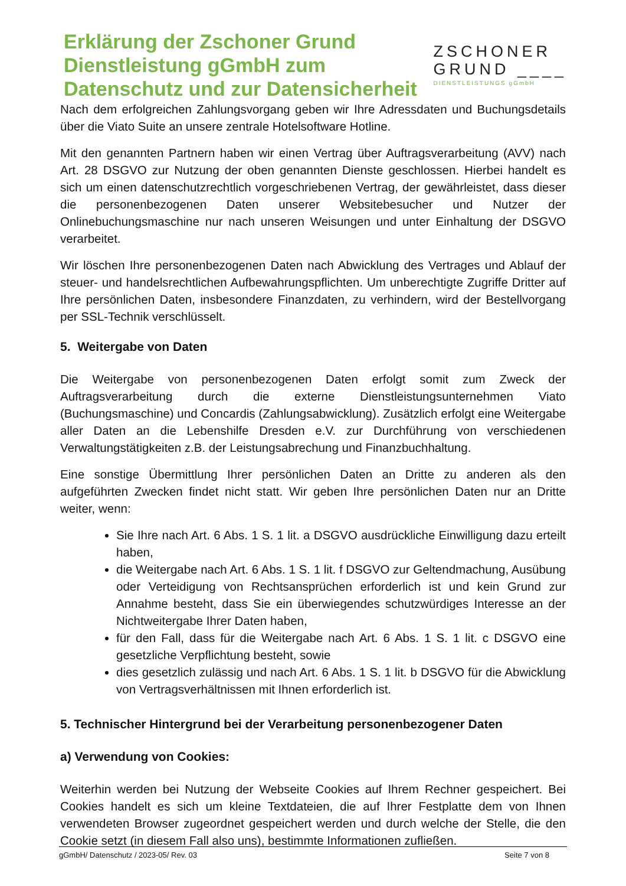Erklärung der Zschoner Grund
Dienstleistung gGmbH zum
Datenschutz und zur Datensicherheit
ZSCHONER
GRUND ____
DIENSTLEISTUNGS gGmbH
Nach dem erfolgreichen Zahlungsvorgang geben wir Ihre Adressdaten und Buchungsdetails über die Viato Suite an unsere zentrale Hotelsoftware Hotline.
Mit den genannten Partnern haben wir einen Vertrag über Auftragsverarbeitung (AVV) nach Art. 28 DSGVO zur Nutzung der oben genannten Dienste geschlossen. Hierbei handelt es sich um einen datenschutzrechtlich vorgeschriebenen Vertrag, der gewährleistet, dass dieser die personenbezogenen Daten unserer Websitebesucher und Nutzer der Onlinebuchungsmaschine nur nach unseren Weisungen und unter Einhaltung der DSGVO verarbeitet.
Wir löschen Ihre personenbezogenen Daten nach Abwicklung des Vertrages und Ablauf der steuer- und handelsrechtlichen Aufbewahrungspflichten. Um unberechtigte Zugriffe Dritter auf Ihre persönlichen Daten, insbesondere Finanzdaten, zu verhindern, wird der Bestellvorgang per SSL-Technik verschlüsselt.
5. Weitergabe von Daten
Die Weitergabe von personenbezogenen Daten erfolgt somit zum Zweck der Auftragsverarbeitung durch die externe Dienstleistungsunternehmen Viato (Buchungsmaschine) und Concardis (Zahlungsabwicklung). Zusätzlich erfolgt eine Weitergabe aller Daten an die Lebenshilfe Dresden e.V. zur Durchführung von verschiedenen Verwaltungstätigkeiten z.B. der Leistungsabrechung und Finanzbuchhaltung.
Eine sonstige Übermittlung Ihrer persönlichen Daten an Dritte zu anderen als den aufgeführten Zwecken findet nicht statt. Wir geben Ihre persönlichen Daten nur an Dritte weiter, wenn:
Sie Ihre nach Art. 6 Abs. 1 S. 1 lit. a DSGVO ausdrückliche Einwilligung dazu erteilt haben,
die Weitergabe nach Art. 6 Abs. 1 S. 1 lit. f DSGVO zur Geltendmachung, Ausübung oder Verteidigung von Rechtsansprüchen erforderlich ist und kein Grund zur Annahme besteht, dass Sie ein überwiegendes schutzwürdiges Interesse an der Nichtweitergabe Ihrer Daten haben,
für den Fall, dass für die Weitergabe nach Art. 6 Abs. 1 S. 1 lit. c DSGVO eine gesetzliche Verpflichtung besteht, sowie
dies gesetzlich zulässig und nach Art. 6 Abs. 1 S. 1 lit. b DSGVO für die Abwicklung von Vertragsverhältnissen mit Ihnen erforderlich ist.
5. Technischer Hintergrund bei der Verarbeitung personenbezogener Daten
a) Verwendung von Cookies:
Weiterhin werden bei Nutzung der Webseite Cookies auf Ihrem Rechner gespeichert. Bei Cookies handelt es sich um kleine Textdateien, die auf Ihrer Festplatte dem von Ihnen verwendeten Browser zugeordnet gespeichert werden und durch welche der Stelle, die den Cookie setzt (in diesem Fall also uns), bestimmte Informationen zufließen.
gGmbH/ Datenschutz / 2023-05/ Rev. 03 Seite 7 von 8